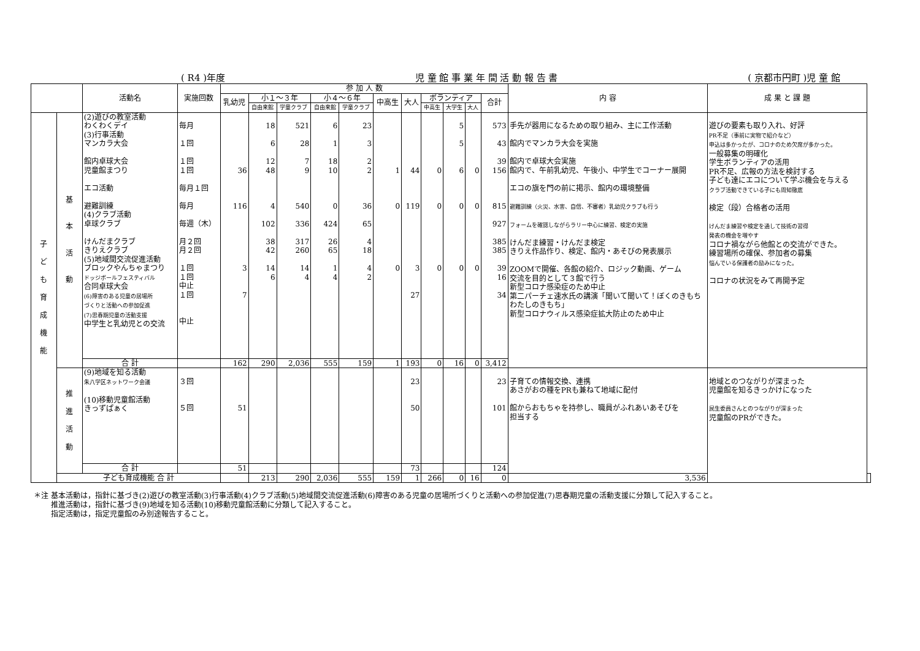( R4 )年度 児 童 館 事 業 年 間 活 動 報 告 書 ( 京都市円町 )児 童 館
| | | 活動名 | 実施回数 | 参 加 人 数 | | | | | | | | | | | 内 容 | 成 果 と 課 題 | |
| --- | --- | --- | --- | --- | --- | --- | --- | --- | --- | --- | --- | --- | --- | --- | --- | --- | --- |
| | | | | 乳幼児 | 小１～３年 | | 小４～６年 | | 中高生 | 大人 | ボランティア | | | 合計 | | | |
| | | | | | 自由来館 | 学童クラブ | 自由来館 | 学童クラブ | | | 中高生 | 大学生 | 大人 | | | | |
| 子 ど も 育 成 機 能 | 基 本 活 動 | (2)遊びの教室活動 わくわくデイ (3)行事活動 マンカラ大会 館内卓球大会 児童館まつり エコ活動 避難訓練 (4)クラブ活動 卓球クラブ けんだまクラブ きりえクラブ (5)地域間交流促進活動 ブロックやんちゃまつり ドッジボールフェスティバル 合同卓球大会 (6)障害のある児童の居場所 づくりと活動への参加促進 (7)思春期児童の活動支援 中学生と乳幼児との交流 | 毎月 １回 １回 １回 毎月１回 毎月 毎週（木） 月２回 月２回 １回 １回 中止 １回 中止 | 36 116 3 7 | 18 6 12 48 4 102 38 42 14 6 | 521 28 7 9 540 336 317 260 14 4 | 6 1 18 10 0 424 26 65 1 4 | 23 3 2 2 36 65 4 18 4 2 | 1 0 0 | 44 119 3 27 | 0 0 0 | 5 5 6 0 0 | 0 0 0 | 573 43 39 156 815 927 385 385 39 16 34 | 手先が器用になるための取り組み、主に工作活動 館内でマンカラ大会を実施 館内で卓球大会実施 館内で、午前乳幼児、午後小、中学生でコーナー展開 エコの旗を門の前に掲示、館内の環境整備 避難訓練（火災、水害、自信、不審者）乳幼児クラブも行う フォームを確認しながらラリー中心に練習、検定の実施 けんだま練習・けんだま検定 きりえ作品作り、検定、館内・あそびの発表展示 ZOOMで開催、各館の紹介、ロジック動画、ゲーム 交流を目的として３館で行う 新型コロナ感染症のため中止 第二パーチェ速水氏の講演「聞いて聞いて！ぼくのきもち わたしのきもち」 新型コロナウィルス感染症拡大防止のため中止 | 遊びの要素も取り入れ、好評 PR不足（事前に実物で紹介など） 申込は多かったが、コロナのため欠席が多かった。 一般募集の明確化 学生ボランティアの活用 PR不足、広報の方法を検討する 子ども達にエコについて学ぶ機会を与える クラブ活動できている子にも周知徹底 検定（段）合格者の活用 けんだま練習や検定を通して技術の習得 発表の機会を増やす コロナ禍ながら他館との交流ができた。 練習場所の確保、参加者の募集 悩んでいる保護者の励みになった。 コロナの状況をみて再開予定 | |
| | | 合 計 | | 162 | 290 | 2,036 | 555 | 159 | 1 | 193 | 0 | 16 | 0 | 3,412 | | | |
| | 推 進 活 動 | (9)地域を知る活動 朱八学区ネットワーク会議 (10)移動児童館活動 きっずぱぁく | ３回 ５回 | 51 | | | | | | 23 50 | | | | 23 101 | 子育ての情報交換、連携 あさがおの種をPRも兼ねて地域に配付 館からおもちゃを持参し、職員がふれあいあそびを 担当する | 地域とのつながりが深まった 児童館を知るきっかけになった 民生委員さんとのつながりが深まった 児童館のPRができた。 | |
| | | 合 計 | | 51 | | | | | | 73 | | | | 124 | | | |
| | 子ども育成機能 合 計 | | | | 213 | 290 | 2,036 | 555 | 159 | 1 | 266 | 0 | 16 | 0 | 3,536 | | |
＊注 基本活動は，指針に基づき(2)遊びの教室活動(3)行事活動(4)クラブ活動(5)地域間交流促進活動(6)障害のある児童の居場所づくりと活動への参加促進(7)思春期児童の活動支援に分類して記入すること。
　　 推進活動は，指針に基づき(9)地域を知る活動(10)移動児童館活動に分類して記入すること。
　　 指定活動は，指定児童館のみ別途報告すること。